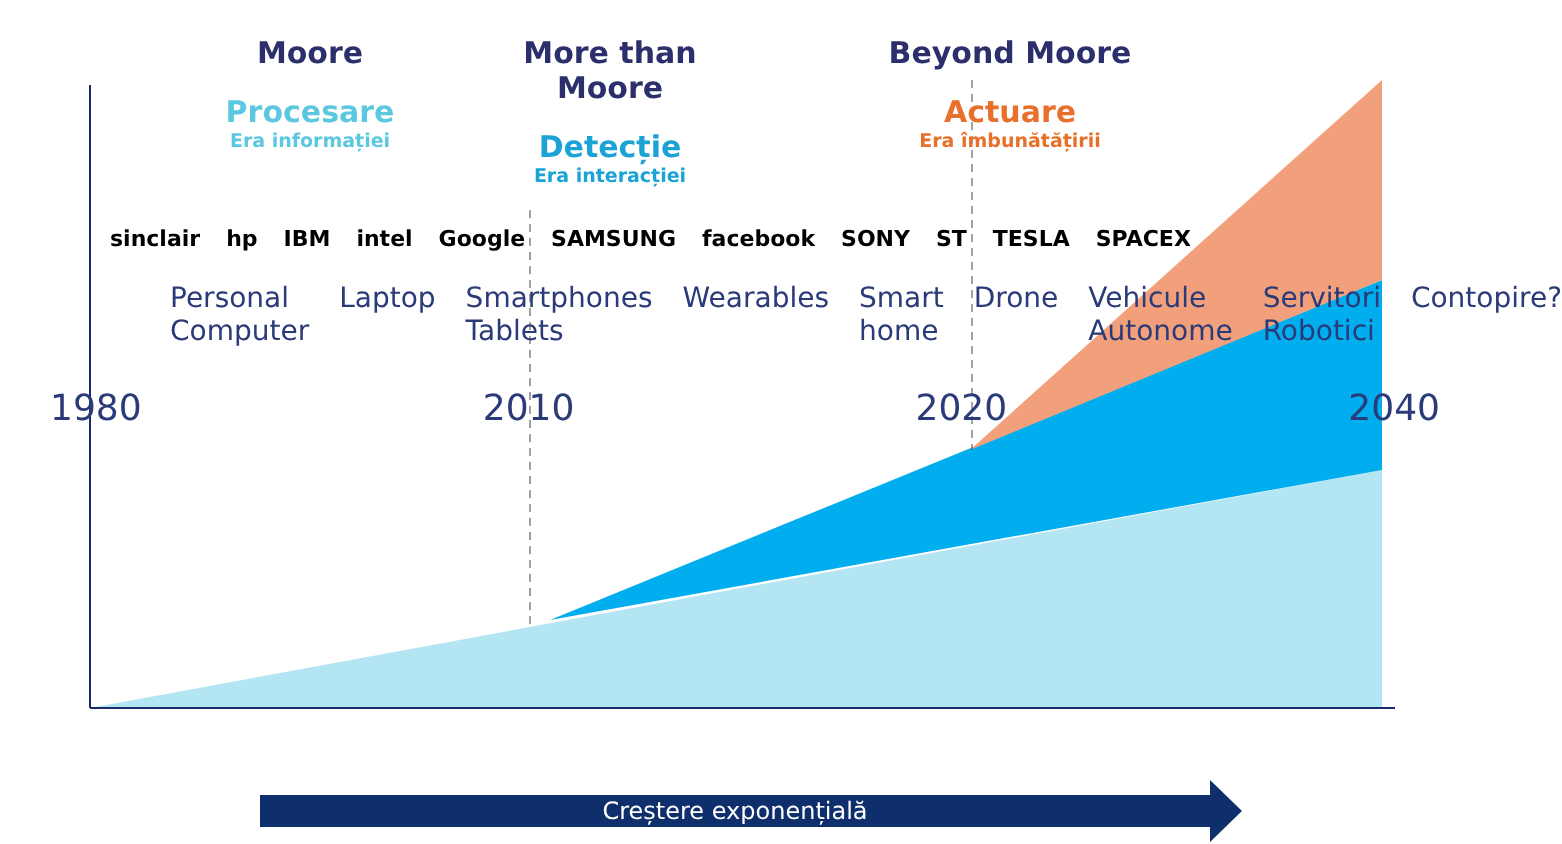Moore
Procesare
Era informației
More than Moore
Detecție
Era interacției
Beyond Moore
Actuare
Era îmbunătățirii
sinclair hp IBM intel Google SAMSUNG facebook SONY ST TESLA SPACEX
Personal Computer Laptop Smartphones Tablets Wearables Smart home Drone Vehicule Autonome Servitori Robotici Contopire?
1980 2010 2020 2040
Creștere exponențială